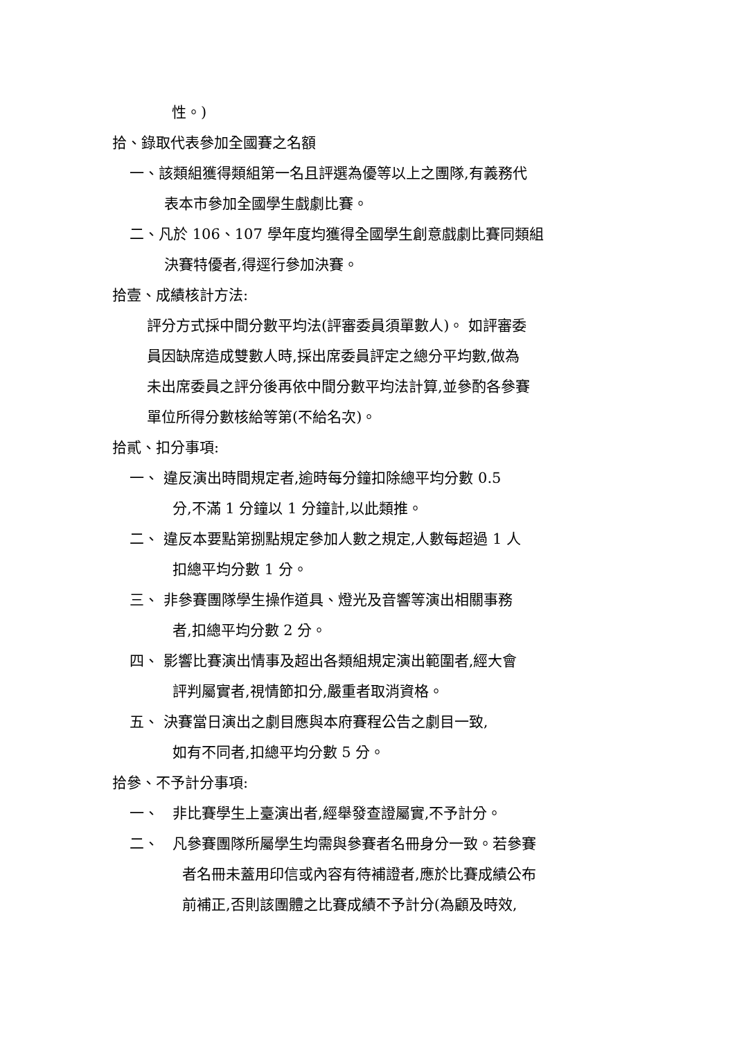性。)
拾、錄取代表參加全國賽之名額
一、該類組獲得類組第一名且評選為優等以上之團隊,有義務代
表本市參加全國學生戲劇比賽。
二、凡於 106、107 學年度均獲得全國學生創意戲劇比賽同類組
決賽特優者,得逕行參加決賽。
拾壹、成績核計方法:
評分方式採中間分數平均法(評審委員須單數人)。 如評審委
員因缺席造成雙數人時,採出席委員評定之總分平均數,做為
未出席委員之評分後再依中間分數平均法計算,並參酌各參賽
單位所得分數核給等第(不給名次)。
拾貳、扣分事項:
一、 違反演出時間規定者,逾時每分鐘扣除總平均分數 0.5
分,不滿 1 分鐘以 1 分鐘計,以此類推。
二、 違反本要點第捌點規定參加人數之規定,人數每超過 1 人
扣總平均分數 1 分。
三、 非參賽團隊學生操作道具、燈光及音響等演出相關事務
者,扣總平均分數 2 分。
四、 影響比賽演出情事及超出各類組規定演出範圍者,經大會
評判屬實者,視情節扣分,嚴重者取消資格。
五、 決賽當日演出之劇目應與本府賽程公告之劇目一致,
如有不同者,扣總平均分數 5 分。
拾參、不予計分事項:
一、 非比賽學生上臺演出者,經舉發查證屬實,不予計分。
二、 凡參賽團隊所屬學生均需與參賽者名冊身分一致。若參賽
者名冊未蓋用印信或內容有待補證者,應於比賽成績公布
前補正,否則該團體之比賽成績不予計分(為顧及時效,